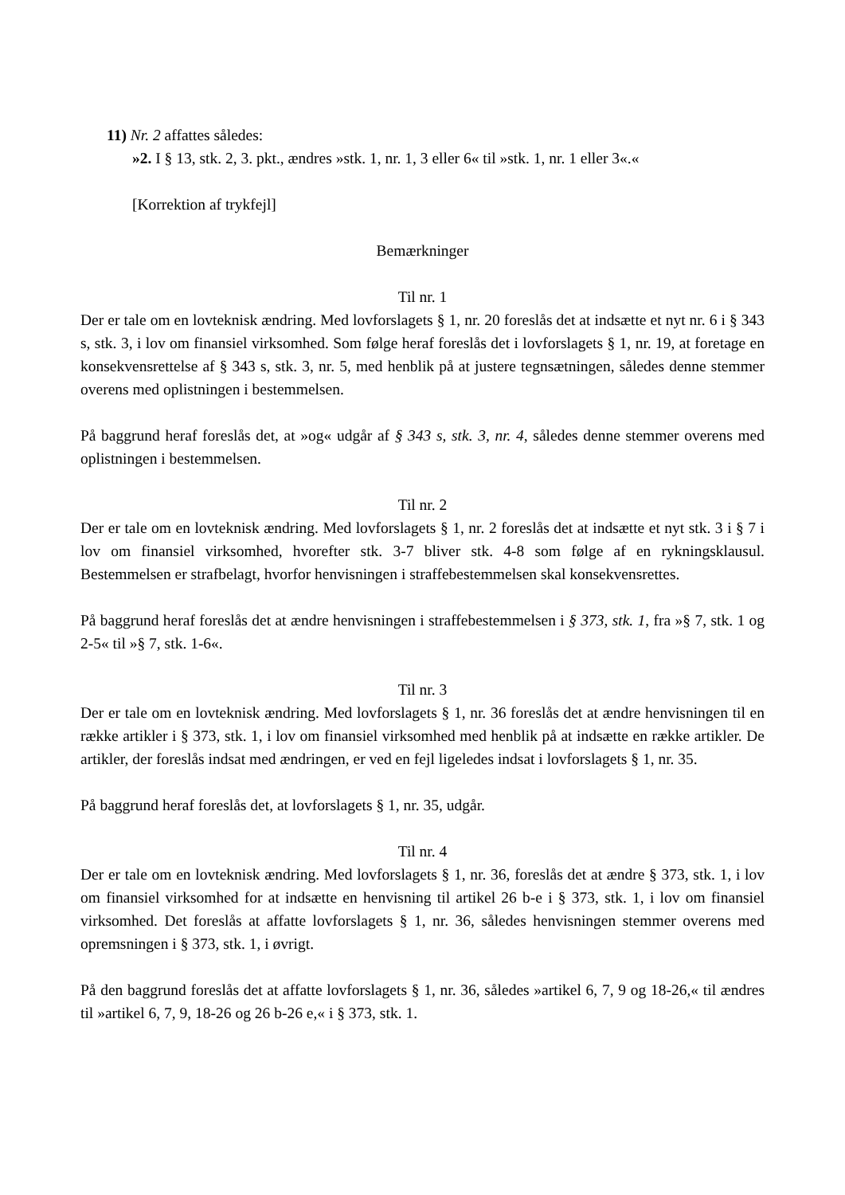11) Nr. 2 affattes således:
»2. I § 13, stk. 2, 3. pkt., ændres »stk. 1, nr. 1, 3 eller 6« til »stk. 1, nr. 1 eller 3«.«
[Korrektion af trykfejl]
Bemærkninger
Til nr. 1
Der er tale om en lovteknisk ændring. Med lovforslagets § 1, nr. 20 foreslås det at indsætte et nyt nr. 6 i § 343 s, stk. 3, i lov om finansiel virksomhed. Som følge heraf foreslås det i lovforslagets § 1, nr. 19, at foretage en konsekvensrettelse af § 343 s, stk. 3, nr. 5, med henblik på at justere tegnsætningen, således denne stemmer overens med oplistningen i bestemmelsen.
På baggrund heraf foreslås det, at »og« udgår af § 343 s, stk. 3, nr. 4, således denne stemmer overens med oplistningen i bestemmelsen.
Til nr. 2
Der er tale om en lovteknisk ændring. Med lovforslagets § 1, nr. 2 foreslås det at indsætte et nyt stk. 3 i § 7 i lov om finansiel virksomhed, hvorefter stk. 3-7 bliver stk. 4-8 som følge af en rykningsklausul. Bestemmelsen er strafbelagt, hvorfor henvisningen i straffebestemmelsen skal konsekvensrettes.
På baggrund heraf foreslås det at ændre henvisningen i straffebestemmelsen i § 373, stk. 1, fra »§ 7, stk. 1 og 2-5« til »§ 7, stk. 1-6«.
Til nr. 3
Der er tale om en lovteknisk ændring. Med lovforslagets § 1, nr. 36 foreslås det at ændre henvisningen til en række artikler i § 373, stk. 1, i lov om finansiel virksomhed med henblik på at indsætte en række artikler. De artikler, der foreslås indsat med ændringen, er ved en fejl ligeledes indsat i lovforslagets § 1, nr. 35.
På baggrund heraf foreslås det, at lovforslagets § 1, nr. 35, udgår.
Til nr. 4
Der er tale om en lovteknisk ændring. Med lovforslagets § 1, nr. 36, foreslås det at ændre § 373, stk. 1, i lov om finansiel virksomhed for at indsætte en henvisning til artikel 26 b-e i § 373, stk. 1, i lov om finansiel virksomhed. Det foreslås at affatte lovforslagets § 1, nr. 36, således henvisningen stemmer overens med opremsningen i § 373, stk. 1, i øvrigt.
På den baggrund foreslås det at affatte lovforslagets § 1, nr. 36, således »artikel 6, 7, 9 og 18-26,« til ændres til »artikel 6, 7, 9, 18-26 og 26 b-26 e,« i § 373, stk. 1.